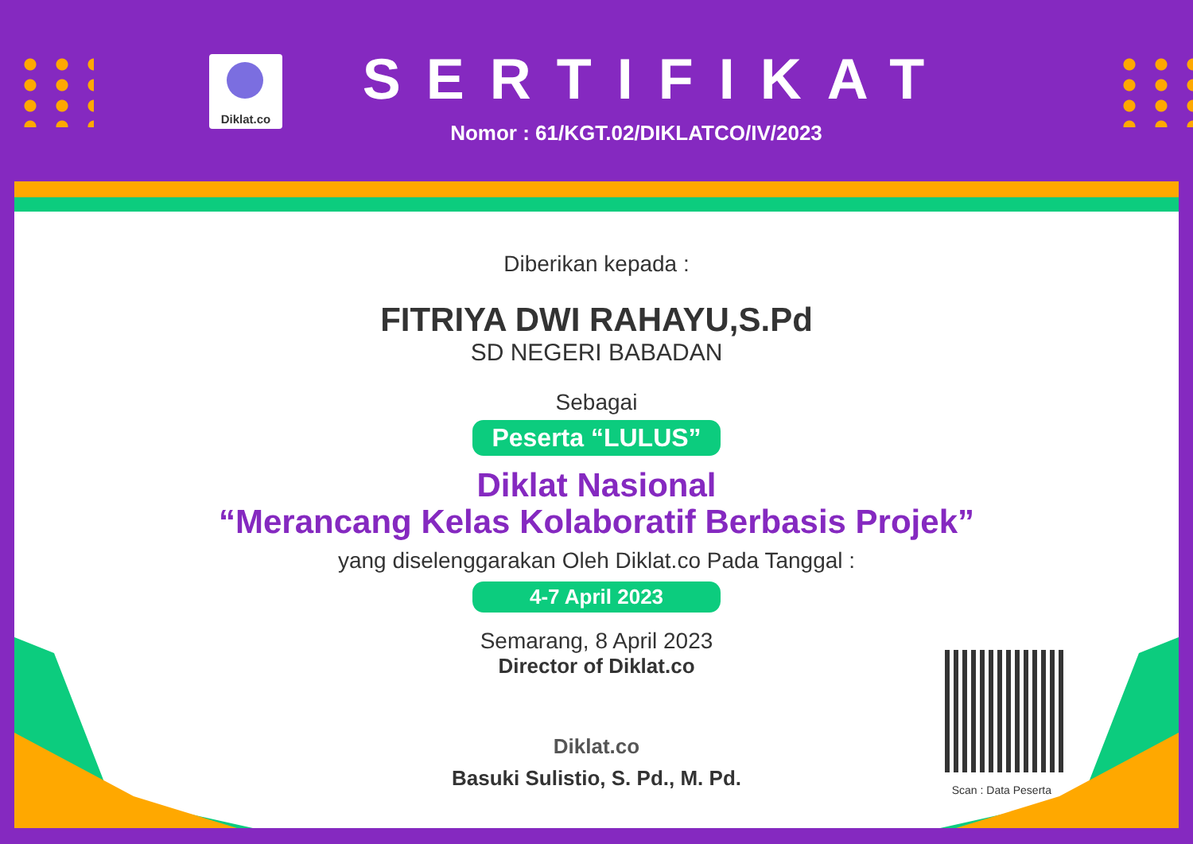Diklat.co
SERTIFIKAT
Nomor : 61/KGT.02/DIKLATCO/IV/2023
Diberikan kepada :
FITRIYA DWI RAHAYU,S.Pd
SD NEGERI BABADAN
Sebagai
Peserta “LULUS”
Diklat Nasional
“Merancang Kelas Kolaboratif Berbasis Projek”
yang diselenggarakan Oleh Diklat.co Pada Tanggal :
4-7 April 2023
Semarang, 8 April 2023
Director of Diklat.co
Diklat.co
Basuki Sulistio, S. Pd., M. Pd.
Scan : Data Peserta